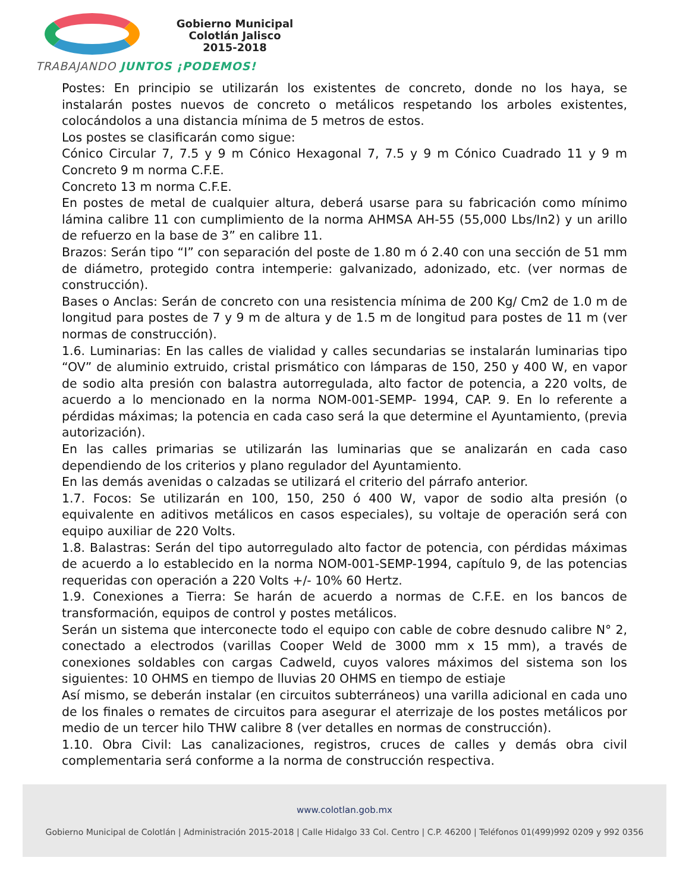Gobierno Municipal
Colotlán Jalisco
2015-2018
TRABAJANDO JUNTOS ¡PODEMOS!
Postes: En principio se utilizarán los existentes de concreto, donde no los haya, se instalarán postes nuevos de concreto o metálicos respetando los arboles existentes, colocándolos a una distancia mínima de 5 metros de estos.
Los postes se clasificarán como sigue:
Cónico Circular 7, 7.5 y 9 m Cónico Hexagonal 7, 7.5 y 9 m Cónico Cuadrado 11 y 9 m Concreto 9 m norma C.F.E.
Concreto 13 m norma C.F.E.
En postes de metal de cualquier altura, deberá usarse para su fabricación como mínimo lámina calibre 11 con cumplimiento de la norma AHMSA AH-55 (55,000 Lbs/In2) y un arillo de refuerzo en la base de 3” en calibre 11.
Brazos: Serán tipo “I” con separación del poste de 1.80 m ó 2.40 con una sección de 51 mm de diámetro, protegido contra intemperie: galvanizado, adonizado, etc. (ver normas de construcción).
Bases o Anclas: Serán de concreto con una resistencia mínima de 200 Kg/ Cm2 de 1.0 m de longitud para postes de 7 y 9 m de altura y de 1.5 m de longitud para postes de 11 m (ver normas de construcción).
1.6. Luminarias: En las calles de vialidad y calles secundarias se instalarán luminarias tipo “OV” de aluminio extruido, cristal prismático con lámparas de 150, 250 y 400 W, en vapor de sodio alta presión con balastra autorregulada, alto factor de potencia, a 220 volts, de acuerdo a lo mencionado en la norma NOM-001-SEMP- 1994, CAP. 9. En lo referente a pérdidas máximas; la potencia en cada caso será la que determine el Ayuntamiento, (previa autorización).
En las calles primarias se utilizarán las luminarias que se analizarán en cada caso dependiendo de los criterios y plano regulador del Ayuntamiento.
En las demás avenidas o calzadas se utilizará el criterio del párrafo anterior.
1.7. Focos: Se utilizarán en 100, 150, 250 ó 400 W, vapor de sodio alta presión (o equivalente en aditivos metálicos en casos especiales), su voltaje de operación será con equipo auxiliar de 220 Volts.
1.8. Balastras: Serán del tipo autorregulado alto factor de potencia, con pérdidas máximas de acuerdo a lo establecido en la norma NOM-001-SEMP-1994, capítulo 9, de las potencias requeridas con operación a 220 Volts +/- 10% 60 Hertz.
1.9. Conexiones a Tierra: Se harán de acuerdo a normas de C.F.E. en los bancos de transformación, equipos de control y postes metálicos.
Serán un sistema que interconecte todo el equipo con cable de cobre desnudo calibre N° 2, conectado a electrodos (varillas Cooper Weld de 3000 mm x 15 mm), a través de conexiones soldables con cargas Cadweld, cuyos valores máximos del sistema son los siguientes: 10 OHMS en tiempo de lluvias 20 OHMS en tiempo de estiaje
Así mismo, se deberán instalar (en circuitos subterráneos) una varilla adicional en cada uno de los finales o remates de circuitos para asegurar el aterrizaje de los postes metálicos por medio de un tercer hilo THW calibre 8 (ver detalles en normas de construcción).
1.10. Obra Civil: Las canalizaciones, registros, cruces de calles y demás obra civil complementaria será conforme a la norma de construcción respectiva.
www.colotlan.gob.mx
Gobierno Municipal de Colotlán | Administración 2015-2018 | Calle Hidalgo 33 Col. Centro | C.P. 46200 | Teléfonos 01(499)992 0209 y 992 0356